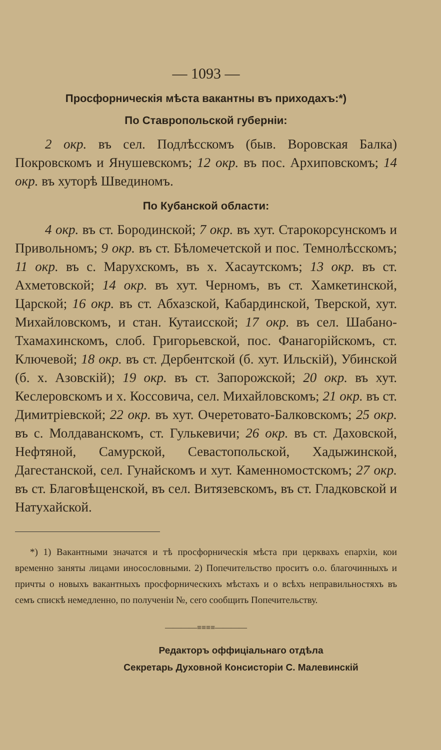— 1093 —
Просфорническія мѣста вакантны въ приходахъ:*)
По Ставропольской губерніи:
2 окр. въ сел. Подлѣсскомъ (быв. Воровская Балка) Покровскомъ и Янушевскомъ; 12 окр. въ пос. Архиповскомъ; 14 окр. въ хуторѣ Швединомъ.
По Кубанской области:
4 окр. въ ст. Бородинской; 7 окр. въ хут. Старокорсунскомъ и Привольномъ; 9 окр. въ ст. Бѣломечетской и пос. Темнолѣсскомъ; 11 окр. въ с. Марухскомъ, въ х. Хасаутскомъ; 13 окр. въ ст. Ахметовской; 14 окр. въ хут. Черномъ, въ ст. Хамкетинской, Царской; 16 окр. въ ст. Абхазской, Кабардинской, Тверской, хут. Михайловскомъ, и стан. Кутаисской; 17 окр. въ сел. Шабано-Тхамахинскомъ, слоб. Григорьевской, пос. Фанагорійскомъ, ст. Ключевой; 18 окр. въ ст. Дербентской (б. хут. Ильскій), Убинской (б. х. Азовскій); 19 окр. въ ст. Запорожской; 20 окр. въ хут. Кеслеровскомъ и х. Коссовича, сел. Михайловскомъ; 21 окр. въ ст. Димитріевской; 22 окр. въ хут. Очеретовато-Балковскомъ; 25 окр. въ с. Молдаванскомъ, ст. Гулькевичи; 26 окр. въ ст. Даховской, Нефтяной, Самурской, Севастопольской, Хадыжинской, Дагестанской, сел. Гунайскомъ и хут. Каменномостскомъ; 27 окр. въ ст. Благовѣщенской, въ сел. Витязевскомъ, въ ст. Гладковской и Натухайской.
*) 1) Вакантными значатся и тѣ просфорническія мѣста при церквахъ епархіи, кои временно заняты лицами иносословными. 2) Попечительство проситъ о.о. благочинныхъ и причты о новыхъ вакантныхъ просфорническихъ мѣстахъ и о всѣхъ неправильностяхъ въ семъ спискѣ немедленно, по полученіи №, сего сообщить Попечительству.
————≡≡≡≡————
Редакторъ оффиціальнаго отдѣла
Секретарь Духовной Консисторіи С. Малевинскій